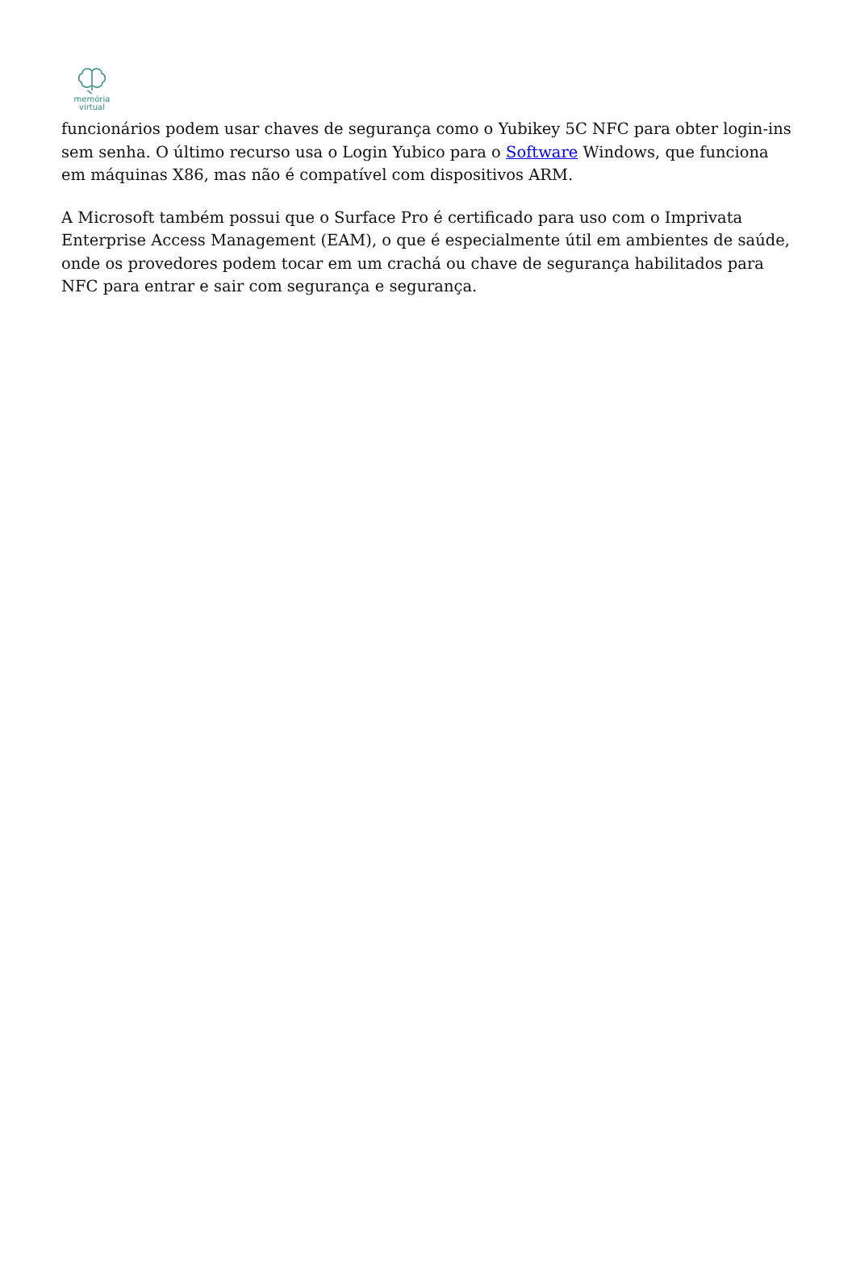memória
virtual
funcionários podem usar chaves de segurança como o Yubikey 5C NFC para obter login-ins sem senha. O último recurso usa o Login Yubico para o Software Windows, que funciona em máquinas X86, mas não é compatível com dispositivos ARM.
A Microsoft também possui que o Surface Pro é certificado para uso com o Imprivata Enterprise Access Management (EAM), o que é especialmente útil em ambientes de saúde, onde os provedores podem tocar em um crachá ou chave de segurança habilitados para NFC para entrar e sair com segurança e segurança.